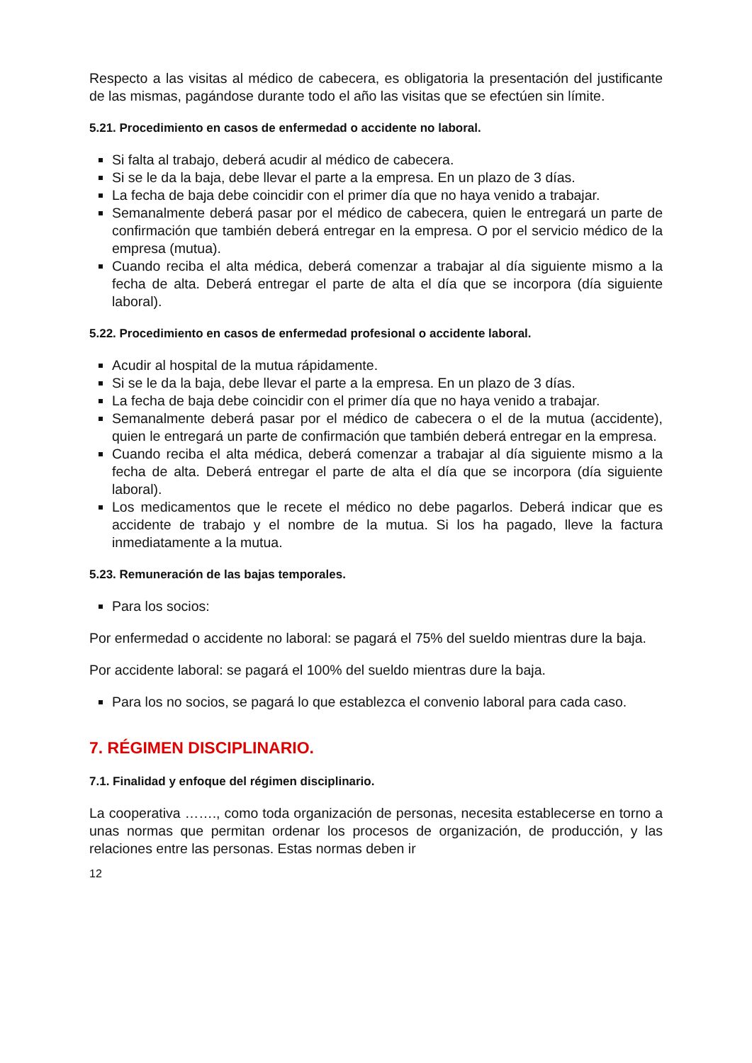Respecto a las visitas al médico de cabecera, es obligatoria la presentación del justificante de las mismas, pagándose durante todo el año las visitas que se efectúen sin límite.
5.21. Procedimiento en casos de enfermedad o accidente no laboral.
Si falta al trabajo, deberá acudir al médico de cabecera.
Si se le da la baja, debe llevar el parte a la empresa. En un plazo de 3 días.
La fecha de baja debe coincidir con el primer día que no haya venido a trabajar.
Semanalmente deberá pasar por el médico de cabecera, quien le entregará un parte de confirmación que también deberá entregar en la empresa. O por el servicio médico de la empresa (mutua).
Cuando reciba el alta médica, deberá comenzar a trabajar al día siguiente mismo a la fecha de alta. Deberá entregar el parte de alta el día que se incorpora (día siguiente laboral).
5.22. Procedimiento en casos de enfermedad profesional o accidente laboral.
Acudir al hospital de la mutua rápidamente.
Si se le da la baja, debe llevar el parte a la empresa. En un plazo de 3 días.
La fecha de baja debe coincidir con el primer día que no haya venido a trabajar.
Semanalmente deberá pasar por el médico de cabecera o el de la mutua (accidente), quien le entregará un parte de confirmación que también deberá entregar en la empresa.
Cuando reciba el alta médica, deberá comenzar a trabajar al día siguiente mismo a la fecha de alta. Deberá entregar el parte de alta el día que se incorpora (día siguiente laboral).
Los medicamentos que le recete el médico no debe pagarlos. Deberá indicar que es accidente de trabajo y el nombre de la mutua. Si los ha pagado, lleve la factura inmediatamente a la mutua.
5.23. Remuneración de las bajas temporales.
Para los socios:
Por enfermedad o accidente no laboral: se pagará el 75% del sueldo mientras dure la baja.
Por accidente laboral: se pagará el 100% del sueldo mientras dure la baja.
Para los no socios, se pagará lo que establezca el convenio laboral para cada caso.
7. RÉGIMEN DISCIPLINARIO.
7.1. Finalidad y enfoque del régimen disciplinario.
La cooperativa ……., como toda organización de personas, necesita establecerse en torno a unas normas que permitan ordenar los procesos de organización, de producción, y las relaciones entre las personas. Estas normas deben ir
12